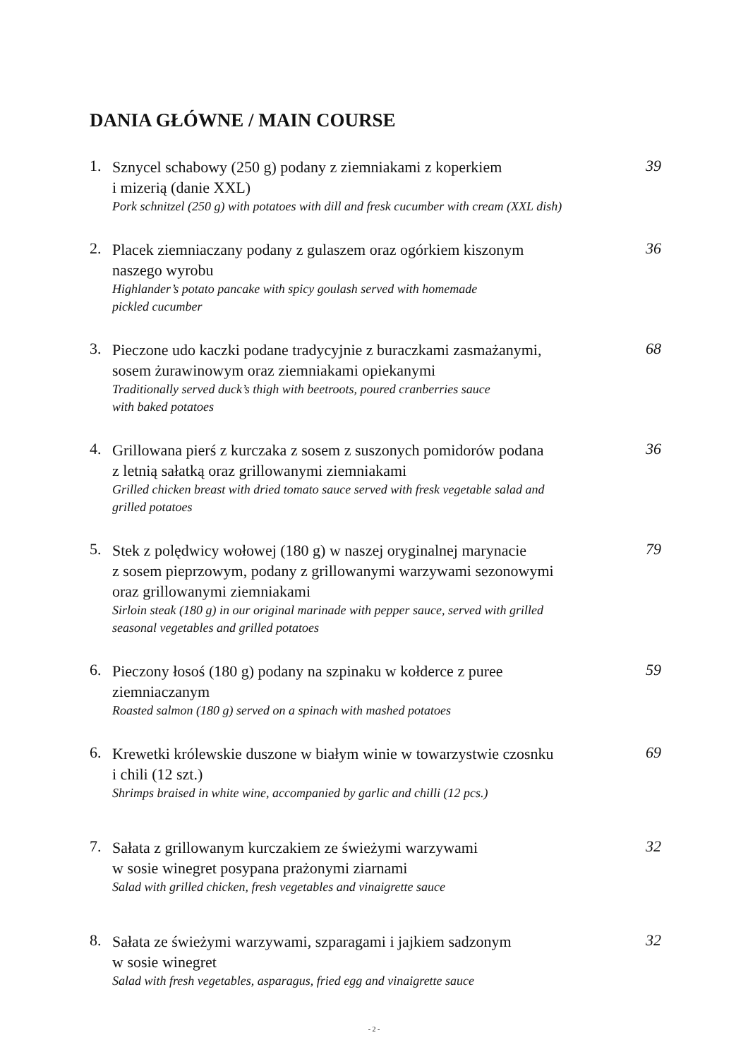DANIA GŁÓWNE / MAIN COURSE
1.
Sznycel schabowy (250 g) podany z ziemniakami z koperkiem
i mizerią (danie XXL)
Pork schnitzel (250 g) with potatoes with dill and fresk cucumber with cream (XXL dish)
39
2.
Placek ziemniaczany podany z gulaszem oraz ogórkiem kiszonym
naszego wyrobu
Highlander’s potato pancake with spicy goulash served with homemade
pickled cucumber
36
3.
Pieczone udo kaczki podane tradycyjnie z buraczkami zasmażanymi,
sosem żurawinowym oraz ziemniakami opiekanymi
Traditionally served duck’s thigh with beetroots, poured cranberries sauce
with baked potatoes
68
4.
Grillowana pierś z kurczaka z sosem z suszonych pomidorów podana
z letnią sałatką oraz grillowanymi ziemniakami
Grilled chicken breast with dried tomato sauce served with fresk vegetable salad and
grilled potatoes
36
5.
Stek z polędwicy wołowej (180 g) w naszej oryginalnej marynacie
z sosem pieprzowym, podany z grillowanymi warzywami sezonowymi
oraz grillowanymi ziemniakami
Sirloin steak (180 g) in our original marinade with pepper sauce, served with grilled
seasonal vegetables and grilled potatoes
79
6.
Pieczony łosoś (180 g) podany na szpinaku w kołderce z puree
ziemniaczanym
Roasted salmon (180 g) served on a spinach with mashed potatoes
59
6.
Krewetki królewskie duszone w białym winie w towarzystwie czosnku
i chili (12 szt.)
Shrimps braised in white wine, accompanied by garlic and chilli (12 pcs.)
69
7.
Sałata z grillowanym kurczakiem ze świeżymi warzywami
w sosie winegret posypana prażonymi ziarnami
Salad with grilled chicken, fresh vegetables and vinaigrette sauce
32
8.
Sałata ze świeżymi warzywami, szparagami i jajkiem sadzonym
w sosie winegret
Salad with fresh vegetables, asparagus, fried egg and vinaigrette sauce
32
- 2 -